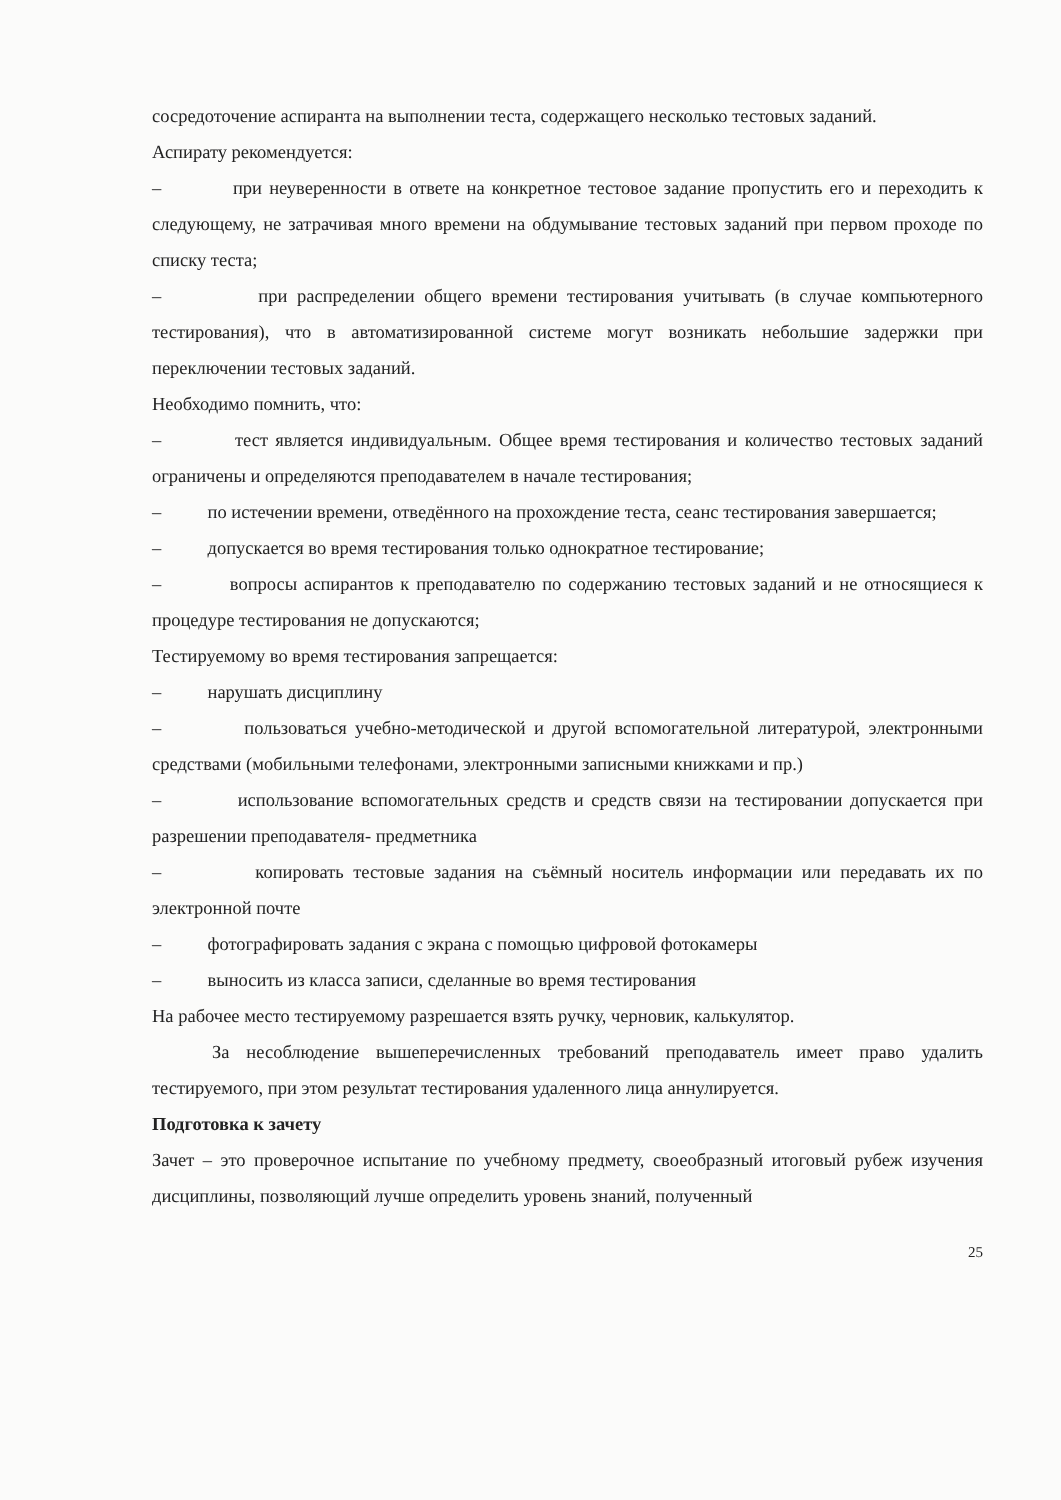сосредоточение аспиранта на выполнении теста, содержащего несколько тестовых заданий.
Аспирату рекомендуется:
– при неуверенности в ответе на конкретное тестовое задание пропустить его и переходить к следующему, не затрачивая много времени на обдумывание тестовых заданий при первом проходе по списку теста;
– при распределении общего времени тестирования учитывать (в случае компьютерного тестирования), что в автоматизированной системе могут возникать небольшие задержки при переключении тестовых заданий.
Необходимо помнить, что:
– тест является индивидуальным. Общее время тестирования и количество тестовых заданий ограничены и определяются преподавателем в начале тестирования;
– по истечении времени, отведённого на прохождение теста, сеанс тестирования завершается;
– допускается во время тестирования только однократное тестирование;
– вопросы аспирантов к преподавателю по содержанию тестовых заданий и не относящиеся к процедуре тестирования не допускаются;
Тестируемому во время тестирования запрещается:
– нарушать дисциплину
– пользоваться учебно-методической и другой вспомогательной литературой, электронными средствами (мобильными телефонами, электронными записными книжками и пр.)
– использование вспомогательных средств и средств связи на тестировании допускается при разрешении преподавателя- предметника
– копировать тестовые задания на съёмный носитель информации или передавать их по электронной почте
– фотографировать задания с экрана с помощью цифровой фотокамеры
– выносить из класса записи, сделанные во время тестирования
На рабочее место тестируемому разрешается взять ручку, черновик, калькулятор.
За несоблюдение вышеперечисленных требований преподаватель имеет право удалить тестируемого, при этом результат тестирования удаленного лица аннулируется.
Подготовка к зачету
Зачет – это проверочное испытание по учебному предмету, своеобразный итоговый рубеж изучения дисциплины, позволяющий лучше определить уровень знаний, полученный
25